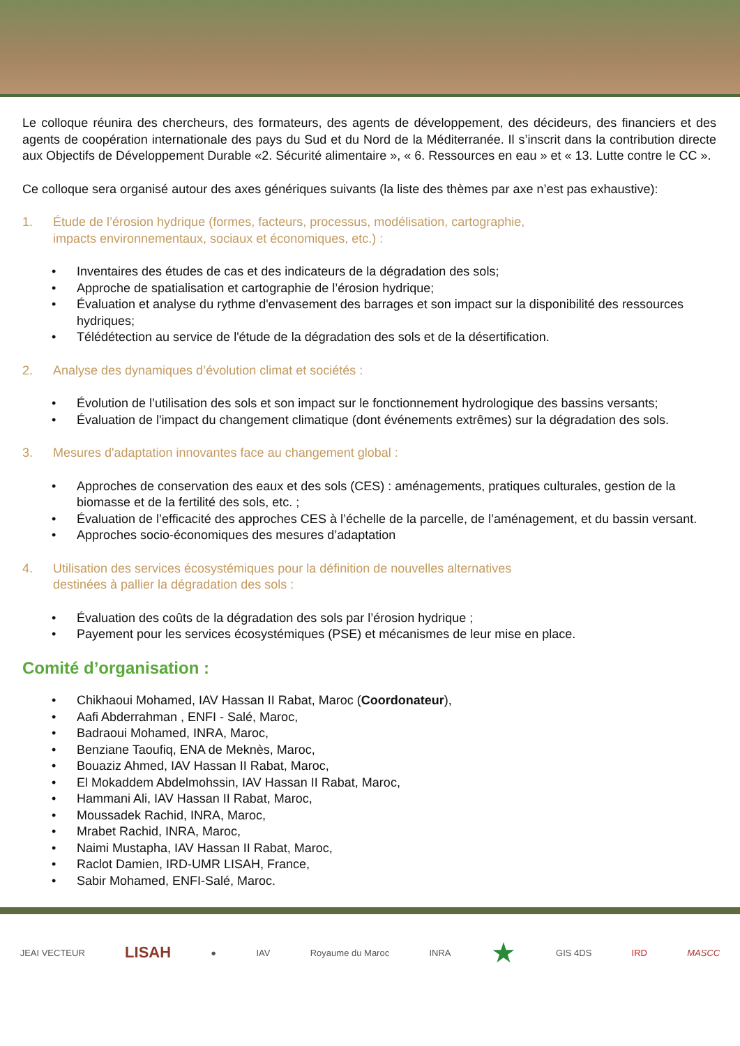Le colloque réunira des chercheurs, des formateurs, des agents de développement, des décideurs, des financiers et des agents de coopération internationale des pays du Sud et du Nord de la Méditerranée. Il s’inscrit dans la contribution directe aux Objectifs de Développement Durable «2. Sécurité alimentaire », « 6. Ressources en eau » et « 13. Lutte contre le CC ».
Ce colloque sera organisé autour des axes génériques suivants (la liste des thèmes par axe n’est pas exhaustive):
1. Étude de l’érosion hydrique (formes, facteurs, processus, modélisation, cartographie,
impacts environnementaux, sociaux et économiques, etc.) :
• Inventaires des études de cas et des indicateurs de la dégradation des sols;
• Approche de spatialisation et cartographie de l’érosion hydrique;
• Évaluation et analyse du rythme d'envasement des barrages et son impact sur la disponibilité des ressources hydriques;
• Télédétection au service de l'étude de la dégradation des sols et de la désertification.
2. Analyse des dynamiques d’évolution climat et sociétés :
• Évolution de l’utilisation des sols et son impact sur le fonctionnement hydrologique des bassins versants;
• Évaluation de l'impact du changement climatique (dont événements extrêmes) sur la dégradation des sols.
3. Mesures d'adaptation innovantes face au changement global :
• Approches de conservation des eaux et des sols (CES) : aménagements, pratiques culturales, gestion de la biomasse et de la fertilité des sols, etc. ;
• Évaluation de l’efficacité des approches CES à l’échelle de la parcelle, de l’aménagement, et du bassin versant.
• Approches socio-économiques des mesures d’adaptation
4. Utilisation des services écosystémiques pour la définition de nouvelles alternatives
destinées à pallier la dégradation des sols :
• Évaluation des coûts de la dégradation des sols par l’érosion hydrique ;
• Payement pour les services écosystémiques (PSE) et mécanismes de leur mise en place.
Comité d’organisation :
• Chikhaoui Mohamed, IAV Hassan II Rabat, Maroc (Coordonateur),
• Aafi Abderrahman , ENFI - Salé, Maroc,
• Badraoui Mohamed, INRA, Maroc,
• Benziane Taoufiq, ENA de Meknès, Maroc,
• Bouaziz Ahmed, IAV Hassan II Rabat, Maroc,
• El Mokaddem Abdelmohssin, IAV Hassan II Rabat, Maroc,
• Hammani Ali, IAV Hassan II Rabat, Maroc,
• Moussadek Rachid, INRA, Maroc,
• Mrabet Rachid, INRA, Maroc,
• Naimi Mustapha, IAV Hassan II Rabat, Maroc,
• Raclot Damien, IRD-UMR LISAH, France,
• Sabir Mohamed, ENFI-Salé, Maroc.
JEAI VECTEUR LISAH ● IAV Royaume du Maroc INRA ★ GIS 4DS IRD MASCC